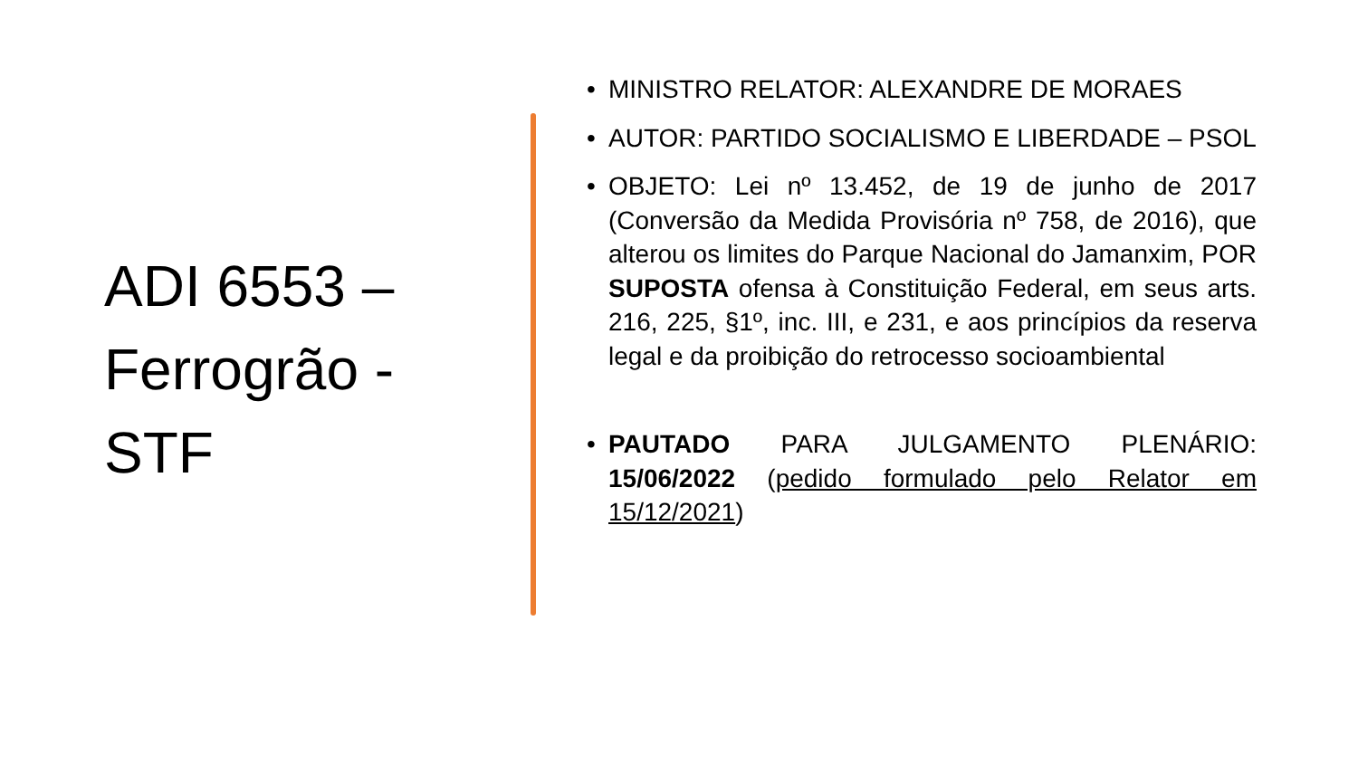ADI 6553 – Ferrogrão - STF
• MINISTRO RELATOR: ALEXANDRE DE MORAES
• AUTOR: PARTIDO SOCIALISMO E LIBERDADE – PSOL
• OBJETO: Lei nº 13.452, de 19 de junho de 2017 (Conversão da Medida Provisória nº 758, de 2016), que alterou os limites do Parque Nacional do Jamanxim, POR SUPOSTA ofensa à Constituição Federal, em seus arts. 216, 225, §1º, inc. III, e 231, e aos princípios da reserva legal e da proibição do retrocesso socioambiental
• PAUTADO PARA JULGAMENTO PLENÁRIO: 15/06/2022 (pedido formulado pelo Relator em 15/12/2021)